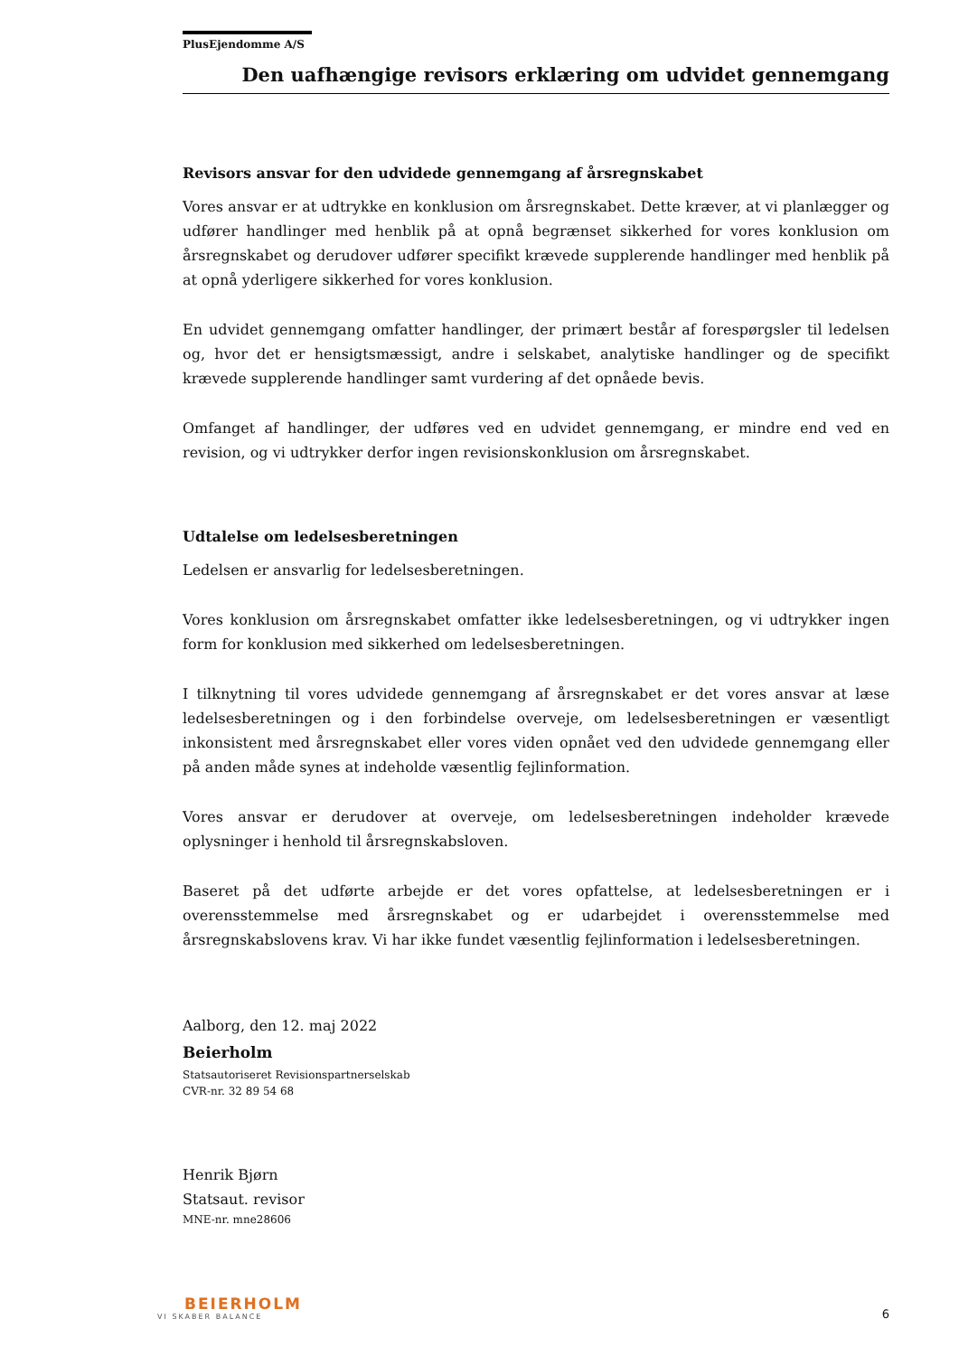PlusEjendomme A/S
Den uafhængige revisors erklæring om udvidet gennemgang
Revisors ansvar for den udvidede gennemgang af årsregnskabet
Vores ansvar er at udtrykke en konklusion om årsregnskabet. Dette kræver, at vi planlægger og udfører handlinger med henblik på at opnå begrænset sikkerhed for vores konklusion om årsregnskabet og derudover udfører specifikt krævede supplerende handlinger med henblik på at opnå yderligere sikkerhed for vores konklusion.
En udvidet gennemgang omfatter handlinger, der primært består af forespørgsler til ledelsen og, hvor det er hensigtsmæssigt, andre i selskabet, analytiske handlinger og de specifikt krævede supplerende handlinger samt vurdering af det opnåede bevis.
Omfanget af handlinger, der udføres ved en udvidet gennemgang, er mindre end ved en revision, og vi udtrykker derfor ingen revisionskonklusion om årsregnskabet.
Udtalelse om ledelsesberetningen
Ledelsen er ansvarlig for ledelsesberetningen.
Vores konklusion om årsregnskabet omfatter ikke ledelsesberetningen, og vi udtrykker ingen form for konklusion med sikkerhed om ledelsesberetningen.
I tilknytning til vores udvidede gennemgang af årsregnskabet er det vores ansvar at læse ledelsesberetningen og i den forbindelse overveje, om ledelsesberetningen er væsentligt inkonsistent med årsregnskabet eller vores viden opnået ved den udvidede gennemgang eller på anden måde synes at indeholde væsentlig fejlinformation.
Vores ansvar er derudover at overveje, om ledelsesberetningen indeholder krævede oplysninger i henhold til årsregnskabsloven.
Baseret på det udførte arbejde er det vores opfattelse, at ledelsesberetningen er i overensstemmelse med årsregnskabet og er udarbejdet i overensstemmelse med årsregnskabslovens krav. Vi har ikke fundet væsentlig fejlinformation i ledelsesberetningen.
Aalborg, den 12. maj 2022
Beierholm
Statsautoriseret Revisionspartnerselskab
CVR-nr. 32 89 54 68
Henrik Bjørn
Statsaut. revisor
MNE-nr. mne28606
BEIERHOLM
VI SKABER BALANCE
6